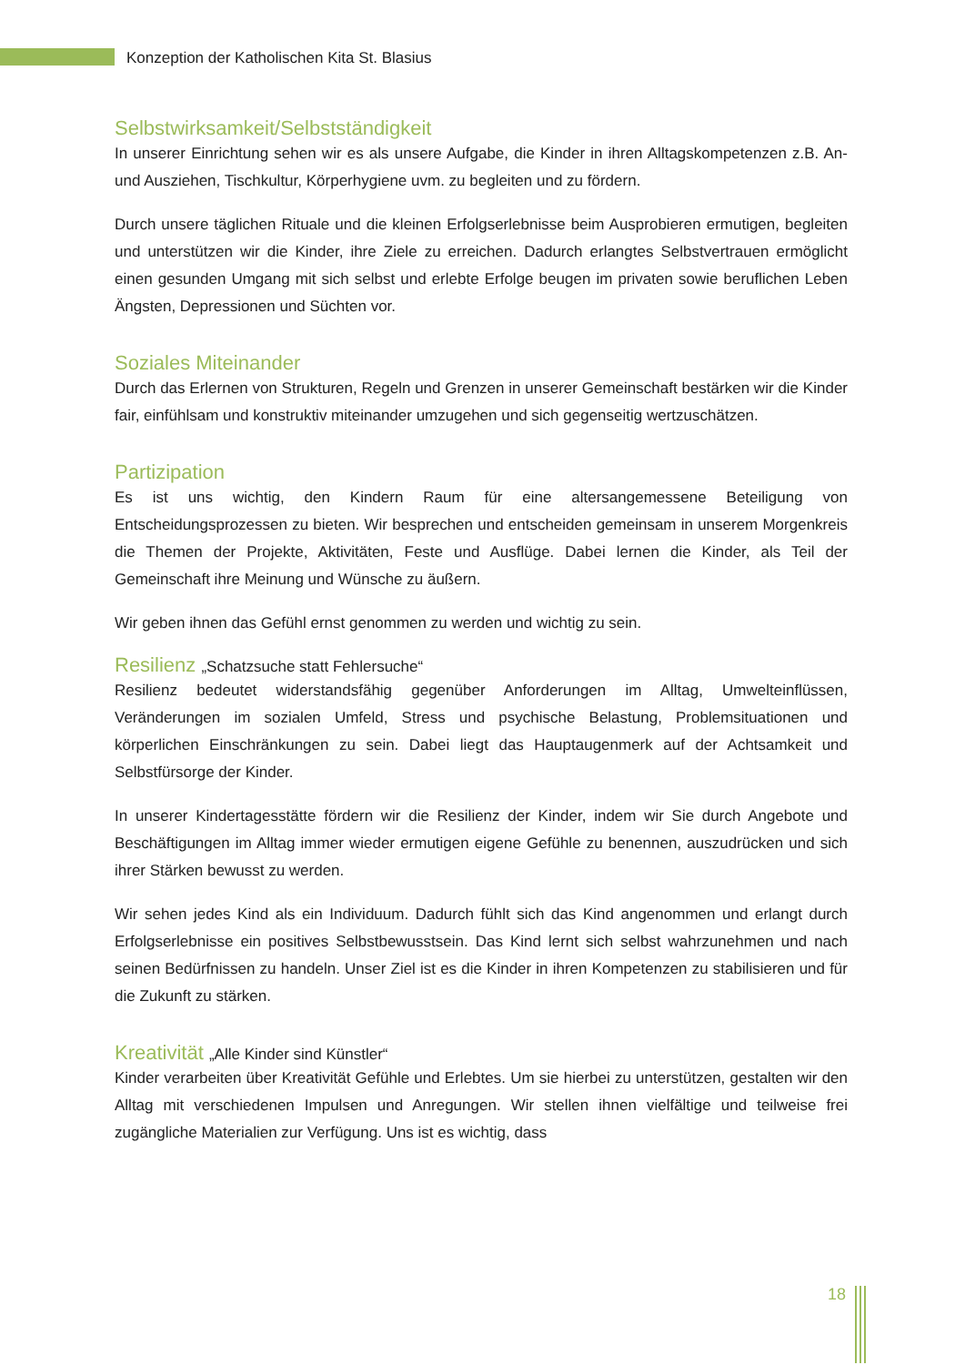Konzeption der Katholischen Kita St. Blasius
Selbstwirksamkeit/Selbstständigkeit
In unserer Einrichtung sehen wir es als unsere Aufgabe, die Kinder in ihren Alltagskompetenzen z.B. An- und Ausziehen, Tischkultur, Körperhygiene uvm. zu begleiten und zu fördern.
Durch unsere täglichen Rituale und die kleinen Erfolgserlebnisse beim Ausprobieren ermutigen, begleiten und unterstützen wir die Kinder, ihre Ziele zu erreichen. Dadurch erlangtes Selbstvertrauen ermöglicht einen gesunden Umgang mit sich selbst und erlebte Erfolge beugen im privaten sowie beruflichen Leben Ängsten, Depressionen und Süchten vor.
Soziales Miteinander
Durch das Erlernen von Strukturen, Regeln und Grenzen in unserer Gemeinschaft bestärken wir die Kinder fair, einfühlsam und konstruktiv miteinander umzugehen und sich gegenseitig wertzuschätzen.
Partizipation
Es ist uns wichtig, den Kindern Raum für eine altersangemessene Beteiligung von Entscheidungsprozessen zu bieten. Wir besprechen und entscheiden gemeinsam in unserem Morgenkreis die Themen der Projekte, Aktivitäten, Feste und Ausflüge. Dabei lernen die Kinder, als Teil der Gemeinschaft ihre Meinung und Wünsche zu äußern.
Wir geben ihnen das Gefühl ernst genommen zu werden und wichtig zu sein.
Resilienz „Schatzsuche statt Fehlersuche“
Resilienz bedeutet widerstandsfähig gegenüber Anforderungen im Alltag, Umwelteinflüssen, Veränderungen im sozialen Umfeld, Stress und psychische Belastung, Problemsituationen und körperlichen Einschränkungen zu sein. Dabei liegt das Hauptaugenmerk auf der Achtsamkeit und Selbstfürsorge der Kinder.
In unserer Kindertagesstätte fördern wir die Resilienz der Kinder, indem wir Sie durch Angebote und Beschäftigungen im Alltag immer wieder ermutigen eigene Gefühle zu benennen, auszudrücken und sich ihrer Stärken bewusst zu werden.
Wir sehen jedes Kind als ein Individuum. Dadurch fühlt sich das Kind angenommen und erlangt durch Erfolgserlebnisse ein positives Selbstbewusstsein. Das Kind lernt sich selbst wahrzunehmen und nach seinen Bedürfnissen zu handeln. Unser Ziel ist es die Kinder in ihren Kompetenzen zu stabilisieren und für die Zukunft zu stärken.
Kreativität „Alle Kinder sind Künstler“
Kinder verarbeiten über Kreativität Gefühle und Erlebtes. Um sie hierbei zu unterstützen, gestalten wir den Alltag mit verschiedenen Impulsen und Anregungen. Wir stellen ihnen vielfältige und teilweise frei zugängliche Materialien zur Verfügung. Uns ist es wichtig, dass
18